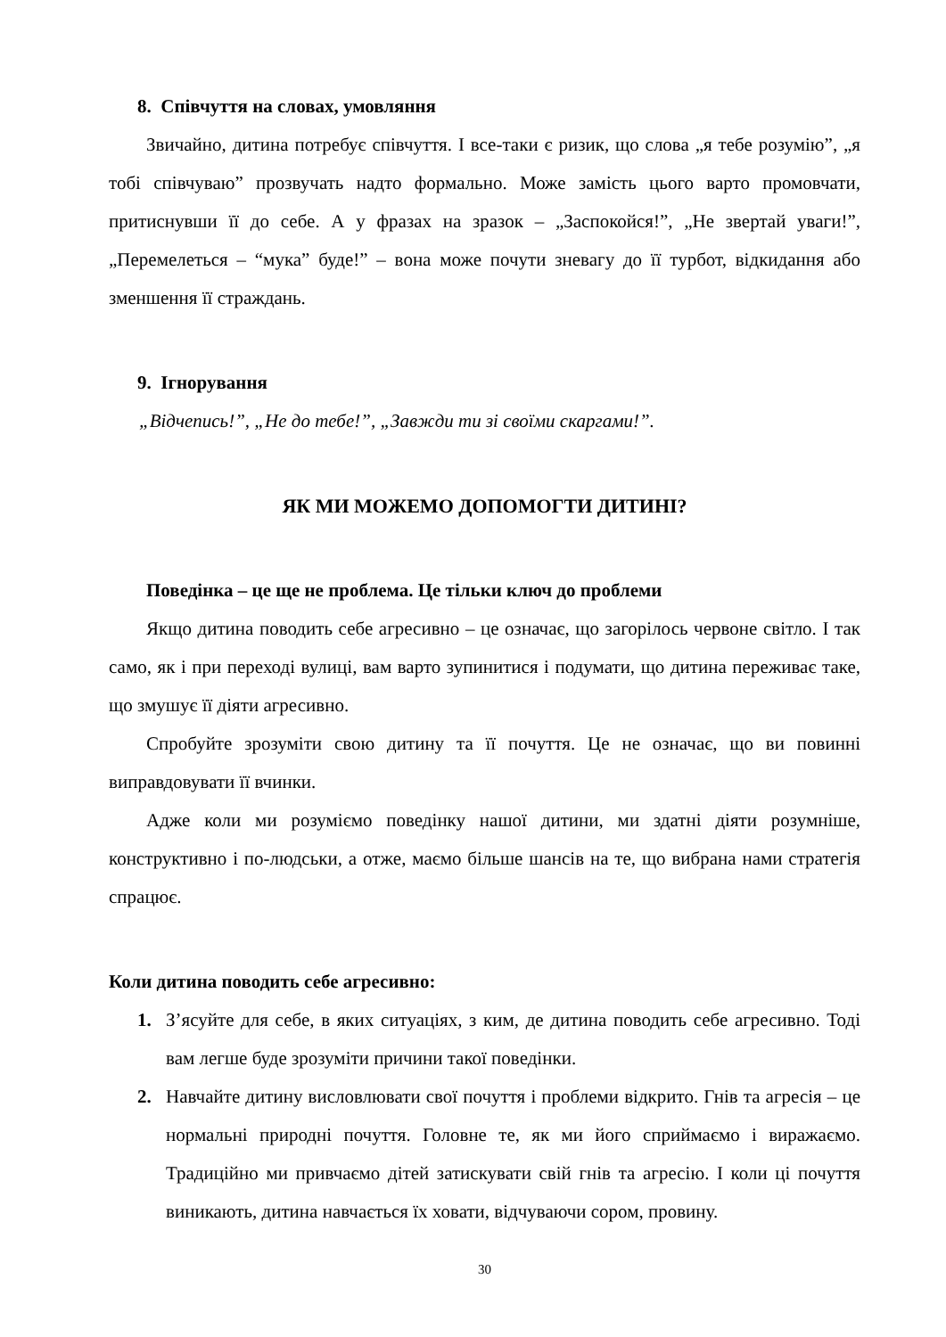8. Співчуття на словах, умовляння
Звичайно, дитина потребує співчуття. І все-таки є ризик, що слова „я тебе розумію”, „я тобі співчуваю” прозвучать надто формально. Може замість цього варто промовчати, притиснувши її до себе. А у фразах на зразок – „Заспокойся!”, „Не звертай уваги!”, „Перемелеться – “мука” буде!” – вона може почути зневагу до її турбот, відкидання або зменшення її страждань.
9. Ігнорування
„Відчепись!”, „Не до тебе!”, „Завжди ти зі своїми скаргами!”.
ЯК МИ МОЖЕМО ДОПОМОГТИ ДИТИНІ?
Поведінка – це ще не проблема. Це тільки ключ до проблеми
Якщо дитина поводить себе агресивно – це означає, що загорілось червоне світло. І так само, як і при переході вулиці, вам варто зупинитися і подумати, що дитина переживає таке, що змушує її діяти агресивно.
Спробуйте зрозуміти свою дитину та її почуття. Це не означає, що ви повинні виправдовувати її вчинки.
Адже коли ми розуміємо поведінку нашої дитини, ми здатні діяти розумніше, конструктивно і по-людськи, а отже, маємо більше шансів на те, що вибрана нами стратегія спрацює.
Коли дитина поводить себе агресивно:
1. З’ясуйте для себе, в яких ситуаціях, з ким, де дитина поводить себе агресивно. Тоді вам легше буде зрозуміти причини такої поведінки.
2. Навчайте дитину висловлювати свої почуття і проблеми відкрито. Гнів та агресія – це нормальні природні почуття. Головне те, як ми його сприймаємо і виражаємо. Традиційно ми привчаємо дітей затискувати свій гнів та агресію. І коли ці почуття виникають, дитина навчається їх ховати, відчуваючи сором, провину.
30